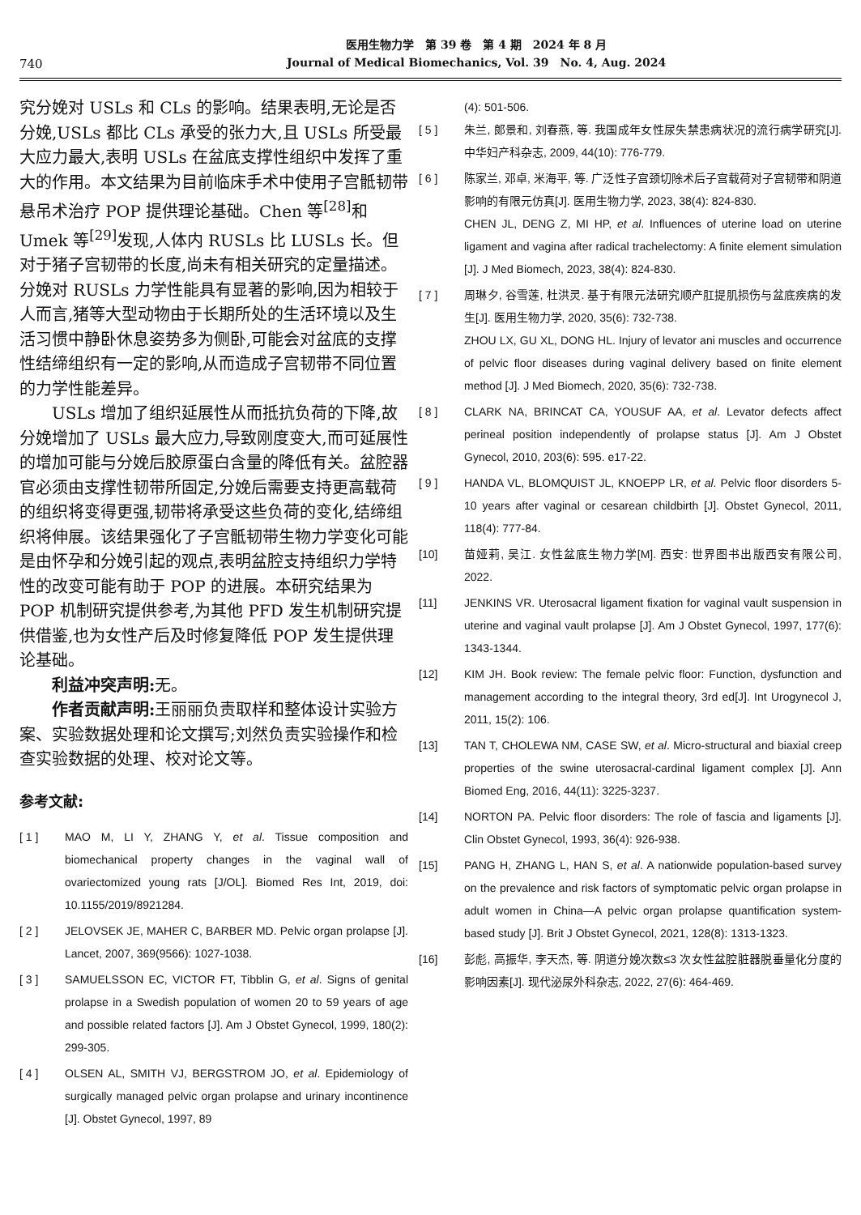740
医用生物力学　第 39 卷　第 4 期　2024 年 8 月
Journal of Medical Biomechanics, Vol. 39　No. 4, Aug. 2024
究分娩对 USLs 和 CLs 的影响。结果表明,无论是否分娩,USLs 都比 CLs 承受的张力大,且 USLs 所受最大应力最大,表明 USLs 在盆底支撑性组织中发挥了重大的作用。本文结果为目前临床手术中使用子宫骶韧带悬吊术治疗 POP 提供理论基础。Chen 等<sup>[28]</sup>和 Umek 等<sup>[29]</sup>发现,人体内 RUSLs 比 LUSLs 长。但对于猪子宫韧带的长度,尚未有相关研究的定量描述。分娩对 RUSLs 力学性能具有显著的影响,因为相较于人而言,猪等大型动物由于长期所处的生活环境以及生活习惯中静卧休息姿势多为侧卧,可能会对盆底的支撑性结缔组织有一定的影响,从而造成子宫韧带不同位置的力学性能差异。
USLs 增加了组织延展性从而抵抗负荷的下降,故分娩增加了 USLs 最大应力,导致刚度变大,而可延展性的增加可能与分娩后胶原蛋白含量的降低有关。盆腔器官必须由支撑性韧带所固定,分娩后需要支持更高载荷的组织将变得更强,韧带将承受这些负荷的变化,结缔组织将伸展。该结果强化了子宫骶韧带生物力学变化可能是由怀孕和分娩引起的观点,表明盆腔支持组织力学特性的改变可能有助于 POP 的进展。本研究结果为 POP 机制研究提供参考,为其他 PFD 发生机制研究提供借鉴,也为女性产后及时修复降低 POP 发生提供理论基础。
利益冲突声明: 无。
作者贡献声明: 王丽丽负责取样和整体设计实验方案、实验数据处理和论文撰写;刘然负责实验操作和检查实验数据的处理、校对论文等。
参考文献:
[ 1 ] MAO M, LI Y, ZHANG Y, et al. Tissue composition and biomechanical property changes in the vaginal wall of ovariectomized young rats [J/OL]. Biomed Res Int, 2019, doi: 10.1155/2019/8921284.
[ 2 ] JELOVSEK JE, MAHER C, BARBER MD. Pelvic organ prolapse [J]. Lancet, 2007, 369(9566): 1027-1038.
[ 3 ] SAMUELSSON EC, VICTOR FT, Tibblin G, et al. Signs of genital prolapse in a Swedish population of women 20 to 59 years of age and possible related factors [J]. Am J Obstet Gynecol, 1999, 180(2): 299-305.
[ 4 ] OLSEN AL, SMITH VJ, BERGSTROM JO, et al. Epidemiology of surgically managed pelvic organ prolapse and urinary incontinence [J]. Obstet Gynecol, 1997, 89
(4): 501-506.
[ 5 ] 朱兰, 郎景和, 刘春燕, 等. 我国成年女性尿失禁患病状况的流行病学研究[J]. 中华妇产科杂志, 2009, 44(10): 776-779.
[ 6 ] 陈家兰, 邓卓, 米海平, 等. 广泛性子宫颈切除术后子宫载荷对子宫韧带和阴道影响的有限元仿真[J]. 医用生物力学, 2023, 38(4): 824-830.
CHEN JL, DENG Z, MI HP, et al. Influences of uterine load on uterine ligament and vagina after radical trachelectomy: A finite element simulation [J]. J Med Biomech, 2023, 38(4): 824-830.
[ 7 ] 周琳夕, 谷雪莲, 杜洪灵. 基于有限元法研究顺产肛提肌损伤与盆底疾病的发生[J]. 医用生物力学, 2020, 35(6): 732-738.
ZHOU LX, GU XL, DONG HL. Injury of levator ani muscles and occurrence of pelvic floor diseases during vaginal delivery based on finite element method [J]. J Med Biomech, 2020, 35(6): 732-738.
[ 8 ] CLARK NA, BRINCAT CA, YOUSUF AA, et al. Levator defects affect perineal position independently of prolapse status [J]. Am J Obstet Gynecol, 2010, 203(6): 595. e17-22.
[ 9 ] HANDA VL, BLOMQUIST JL, KNOEPP LR, et al. Pelvic floor disorders 5-10 years after vaginal or cesarean childbirth [J]. Obstet Gynecol, 2011, 118(4): 777-84.
[10] 苗娅莉, 吴江. 女性盆底生物力学[M]. 西安: 世界图书出版西安有限公司, 2022.
[11] JENKINS VR. Uterosacral ligament fixation for vaginal vault suspension in uterine and vaginal vault prolapse [J]. Am J Obstet Gynecol, 1997, 177(6): 1343-1344.
[12] KIM JH. Book review: The female pelvic floor: Function, dysfunction and management according to the integral theory, 3rd ed[J]. Int Urogynecol J, 2011, 15(2): 106.
[13] TAN T, CHOLEWA NM, CASE SW, et al. Micro-structural and biaxial creep properties of the swine uterosacral-cardinal ligament complex [J]. Ann Biomed Eng, 2016, 44(11): 3225-3237.
[14] NORTON PA. Pelvic floor disorders: The role of fascia and ligaments [J]. Clin Obstet Gynecol, 1993, 36(4): 926-938.
[15] PANG H, ZHANG L, HAN S, et al. A nationwide population-based survey on the prevalence and risk factors of symptomatic pelvic organ prolapse in adult women in China—A pelvic organ prolapse quantification system-based study [J]. Brit J Obstet Gynecol, 2021, 128(8): 1313-1323.
[16] 彭彪, 高振华, 李天杰, 等. 阴道分娩次数≤3 次女性盆腔脏器脱垂量化分度的影响因素[J]. 现代泌尿外科杂志, 2022, 27(6): 464-469.